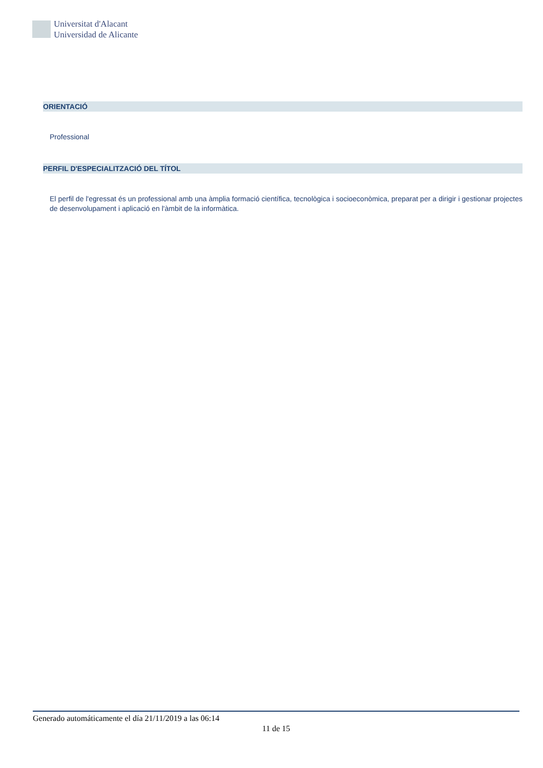Universitat d'Alacant
Universidad de Alicante
ORIENTACIÓ
Professional
PERFIL D'ESPECIALITZACIÓ DEL TÍTOL
El perfil de l'egressat és un professional amb una àmplia formació científica, tecnològica i socioeconòmica, preparat per a dirigir i gestionar projectes de desenvolupament i aplicació en l'àmbit de la informàtica.
Generado automáticamente el día 21/11/2019 a las 06:14
11 de 15